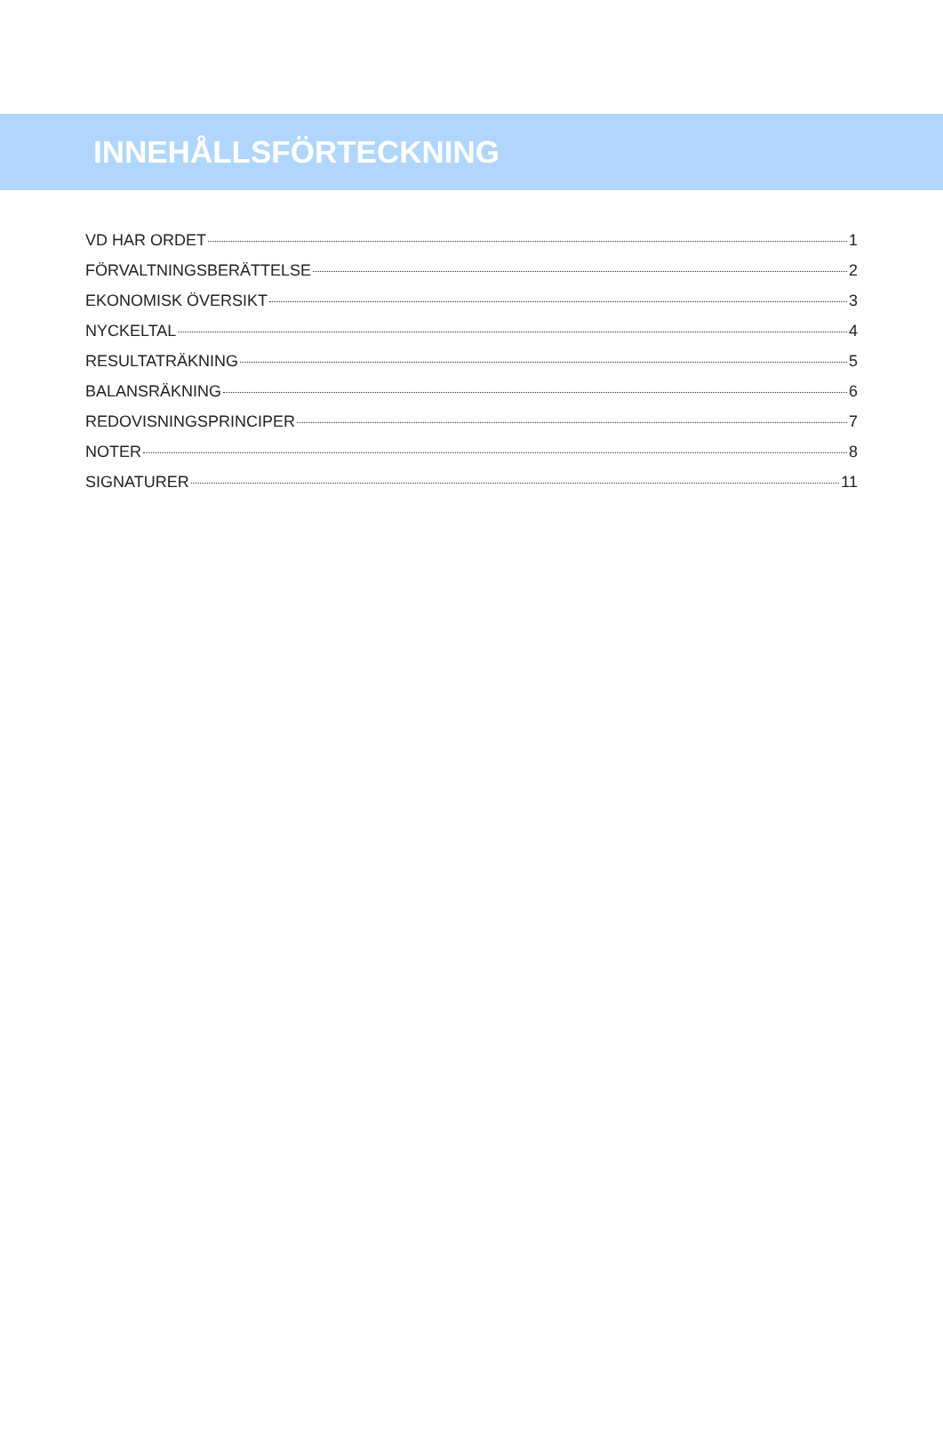INNEHÅLLSFÖRTECKNING
VD HAR ORDET 1
FÖRVALTNINGSBERÄTTELSE 2
EKONOMISK ÖVERSIKT 3
NYCKELTAL 4
RESULTATRÄKNING 5
BALANSRÄKNING 6
REDOVISNINGSPRINCIPER 7
NOTER 8
SIGNATURER 11